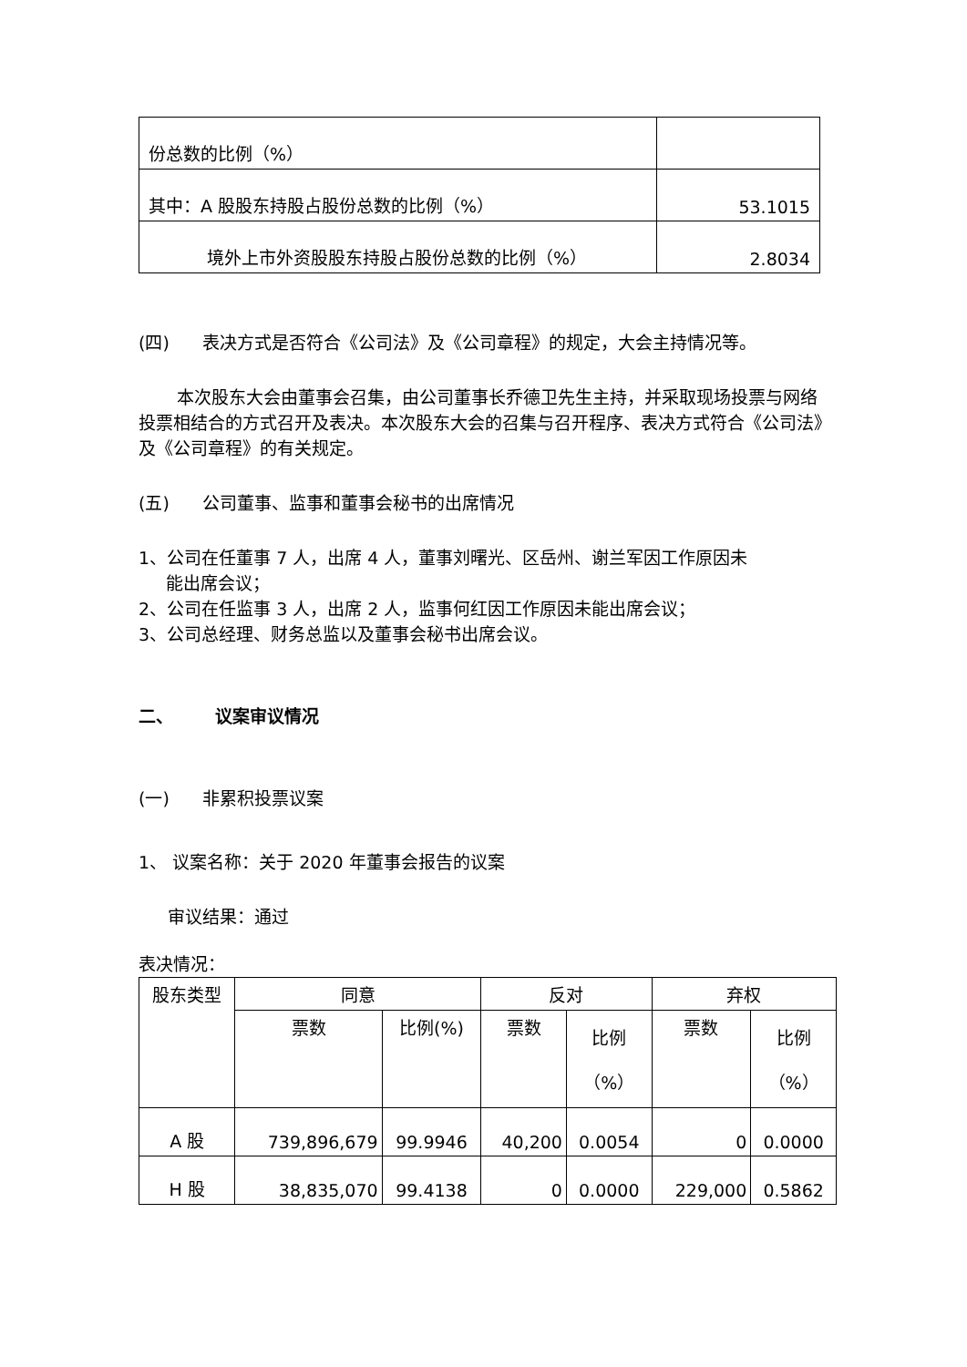| 份总数的比例（%） | |
| 其中：A 股股东持股占股份总数的比例（%） | 53.1015 |
| 境外上市外资股股东持股占股份总数的比例（%） | 2.8034 |
(四) 表决方式是否符合《公司法》及《公司章程》的规定，大会主持情况等。
本次股东大会由董事会召集，由公司董事长乔德卫先生主持，并采取现场投票与网络投票相结合的方式召开及表决。本次股东大会的召集与召开程序、表决方式符合《公司法》及《公司章程》的有关规定。
(五) 公司董事、监事和董事会秘书的出席情况
1、公司在任董事 7 人，出席 4 人，董事刘曙光、区岳州、谢兰军因工作原因未
能出席会议；
2、公司在任监事 3 人，出席 2 人，监事何红因工作原因未能出席会议；
3、公司总经理、财务总监以及董事会秘书出席会议。
二、 议案审议情况
(一) 非累积投票议案
1、 议案名称：关于 2020 年董事会报告的议案
审议结果：通过
表决情况：
| 股东类型 | 同意 | | 反对 | | 弃权 | |
| --- | --- | --- | --- | --- | --- | --- |
| | 票数 | 比例(%) | 票数 | 比例 （%） | 票数 | 比例 （%） |
| A 股 | 739,896,679 | 99.9946 | 40,200 | 0.0054 | 0 | 0.0000 |
| H 股 | 38,835,070 | 99.4138 | 0 | 0.0000 | 229,000 | 0.5862 |